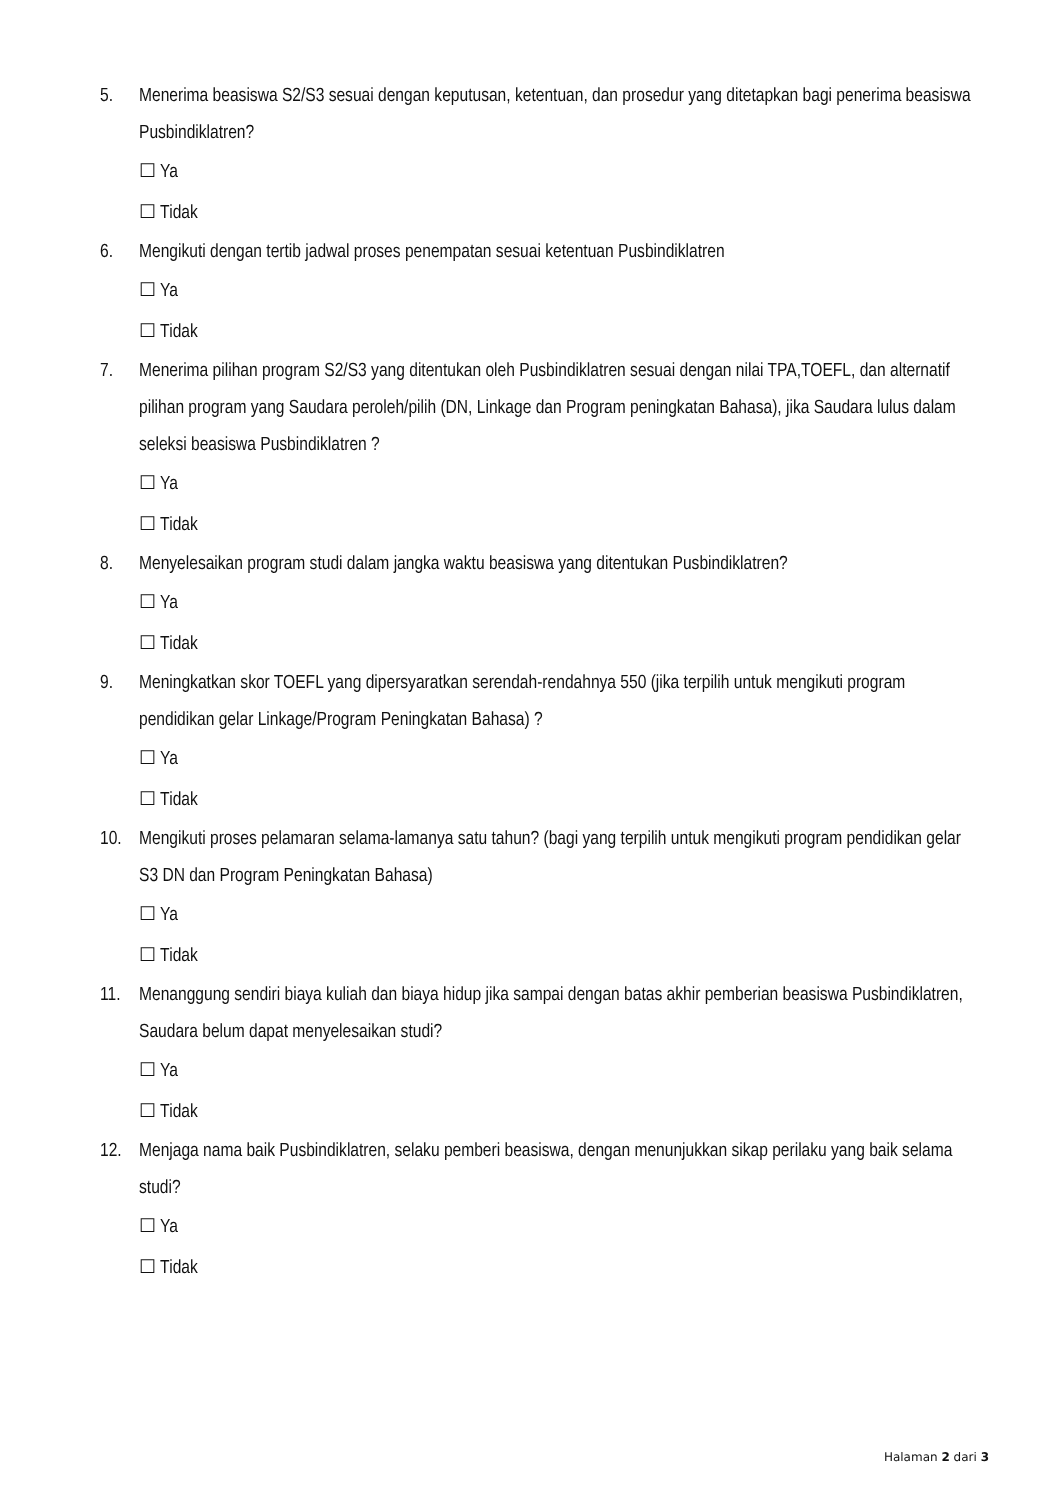5. Menerima beasiswa S2/S3 sesuai dengan keputusan, ketentuan, dan prosedur yang ditetapkan bagi penerima beasiswa Pusbindiklatren?
☐ Ya
☐ Tidak
6. Mengikuti dengan tertib jadwal proses penempatan sesuai ketentuan Pusbindiklatren
☐ Ya
☐ Tidak
7. Menerima pilihan program S2/S3 yang ditentukan oleh Pusbindiklatren sesuai dengan nilai TPA,TOEFL, dan alternatif pilihan program yang Saudara peroleh/pilih (DN, Linkage dan Program peningkatan Bahasa), jika Saudara lulus dalam seleksi beasiswa Pusbindiklatren ?
☐ Ya
☐ Tidak
8. Menyelesaikan program studi dalam jangka waktu beasiswa yang ditentukan Pusbindiklatren?
☐ Ya
☐ Tidak
9. Meningkatkan skor TOEFL yang dipersyaratkan serendah-rendahnya 550 (jika terpilih untuk mengikuti program pendidikan gelar Linkage/Program Peningkatan Bahasa) ?
☐ Ya
☐ Tidak
10. Mengikuti proses pelamaran selama-lamanya satu tahun? (bagi yang terpilih untuk mengikuti program pendidikan gelar S3 DN dan Program Peningkatan Bahasa)
☐ Ya
☐ Tidak
11. Menanggung sendiri biaya kuliah dan biaya hidup jika sampai dengan batas akhir pemberian beasiswa Pusbindiklatren, Saudara belum dapat menyelesaikan studi?
☐ Ya
☐ Tidak
12. Menjaga nama baik Pusbindiklatren, selaku pemberi beasiswa, dengan menunjukkan sikap perilaku yang baik selama studi?
☐ Ya
☐ Tidak
Halaman 2 dari 3